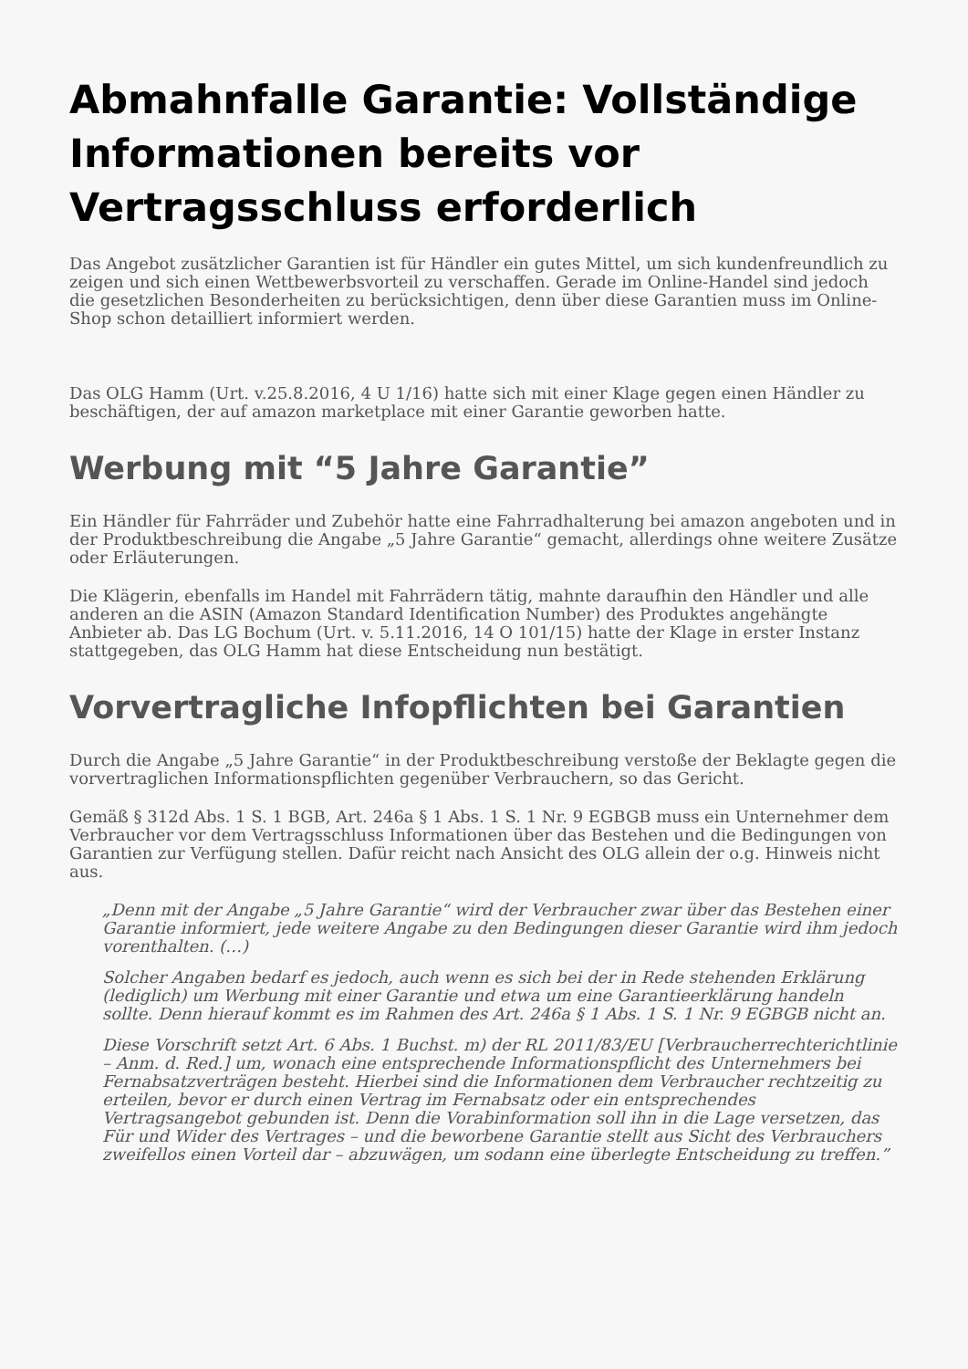Abmahnfalle Garantie: Vollständige Informationen bereits vor Vertragsschluss erforderlich
Das Angebot zusätzlicher Garantien ist für Händler ein gutes Mittel, um sich kundenfreundlich zu zeigen und sich einen Wettbewerbsvorteil zu verschaffen. Gerade im Online-Handel sind jedoch die gesetzlichen Besonderheiten zu berücksichtigen, denn über diese Garantien muss im Online-Shop schon detailliert informiert werden.
Das OLG Hamm (Urt. v.25.8.2016, 4 U 1/16) hatte sich mit einer Klage gegen einen Händler zu beschäftigen, der auf amazon marketplace mit einer Garantie geworben hatte.
Werbung mit “5 Jahre Garantie”
Ein Händler für Fahrräder und Zubehör hatte eine Fahrradhalterung bei amazon angeboten und in der Produktbeschreibung die Angabe „5 Jahre Garantie“ gemacht, allerdings ohne weitere Zusätze oder Erläuterungen.
Die Klägerin, ebenfalls im Handel mit Fahrrädern tätig, mahnte daraufhin den Händler und alle anderen an die ASIN (Amazon Standard Identification Number) des Produktes angehängte Anbieter ab. Das LG Bochum (Urt. v. 5.11.2016, 14 O 101/15) hatte der Klage in erster Instanz stattgegeben, das OLG Hamm hat diese Entscheidung nun bestätigt.
Vorvertragliche Infopflichten bei Garantien
Durch die Angabe „5 Jahre Garantie“ in der Produktbeschreibung verstoße der Beklagte gegen die vorvertraglichen Informationspflichten gegenüber Verbrauchern, so das Gericht.
Gemäß § 312d Abs. 1 S. 1 BGB, Art. 246a § 1 Abs. 1 S. 1 Nr. 9 EGBGB muss ein Unternehmer dem Verbraucher vor dem Vertragsschluss Informationen über das Bestehen und die Bedingungen von Garantien zur Verfügung stellen. Dafür reicht nach Ansicht des OLG allein der o.g. Hinweis nicht aus.
„Denn mit der Angabe „5 Jahre Garantie“ wird der Verbraucher zwar über das Bestehen einer Garantie informiert, jede weitere Angabe zu den Bedingungen dieser Garantie wird ihm jedoch vorenthalten. (…)
Solcher Angaben bedarf es jedoch, auch wenn es sich bei der in Rede stehenden Erklärung (lediglich) um Werbung mit einer Garantie und etwa um eine Garantieerklärung handeln sollte. Denn hierauf kommt es im Rahmen des Art. 246a § 1 Abs. 1 S. 1 Nr. 9 EGBGB nicht an.
Diese Vorschrift setzt Art. 6 Abs. 1 Buchst. m) der RL 2011/83/EU [Verbraucherrechterichtlinie – Anm. d. Red.] um, wonach eine entsprechende Informationspflicht des Unternehmers bei Fernabsatzverträgen besteht. Hierbei sind die Informationen dem Verbraucher rechtzeitig zu erteilen, bevor er durch einen Vertrag im Fernabsatz oder ein entsprechendes Vertragsangebot gebunden ist. Denn die Vorabinformation soll ihn in die Lage versetzen, das Für und Wider des Vertrages – und die beworbene Garantie stellt aus Sicht des Verbrauchers zweifellos einen Vorteil dar – abzuwägen, um sodann eine überlegte Entscheidung zu treffen.”